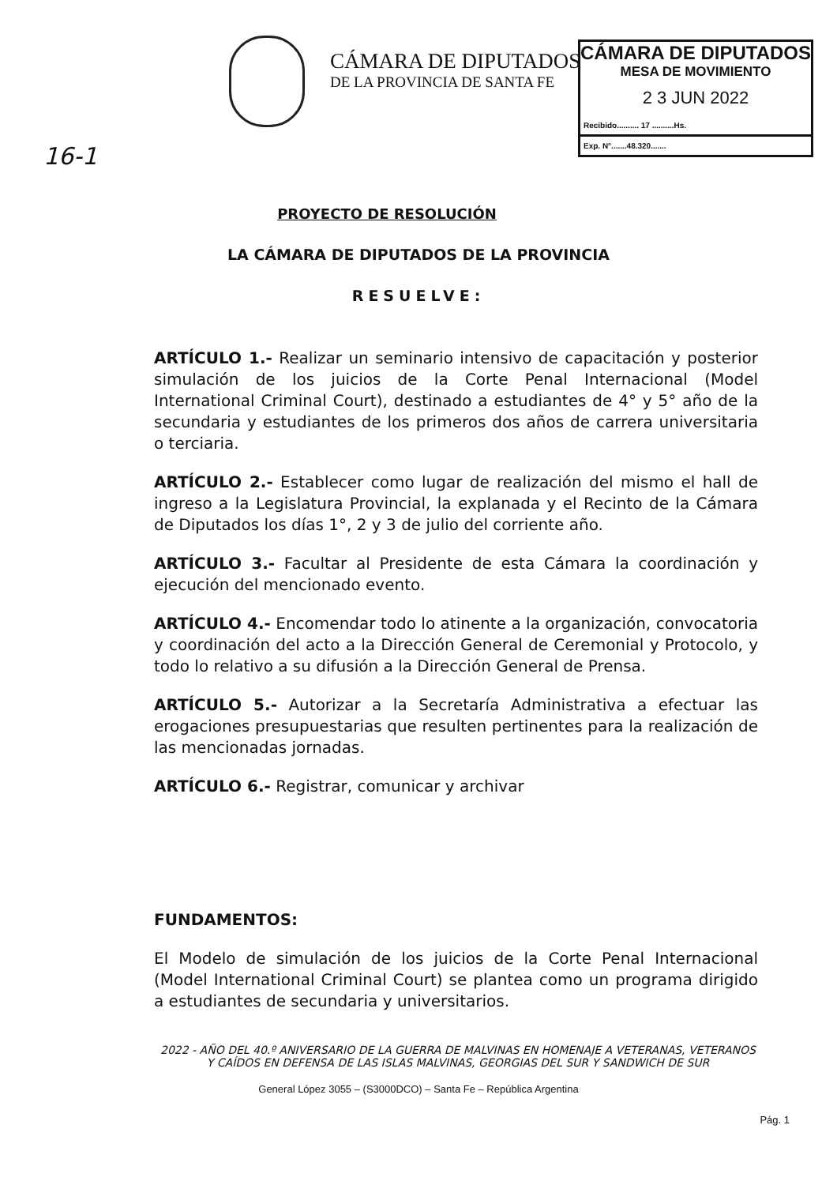CÁMARA DE DIPUTADOS
DE LA PROVINCIA DE SANTA FE
CÁMARA DE DIPUTADOS
MESA DE MOVIMIENTO
2 3 JUN 2022
Recibido.......... 17 ..........Hs.
Exp. N°.......48.320.......
16-1
PROYECTO DE RESOLUCIÓN
LA CÁMARA DE DIPUTADOS DE LA PROVINCIA
RESUELVE:
ARTÍCULO 1.- Realizar un seminario intensivo de capacitación y posterior simulación de los juicios de la Corte Penal Internacional (Model International Criminal Court), destinado a estudiantes de 4° y 5° año de la secundaria y estudiantes de los primeros dos años de carrera universitaria o terciaria.
ARTÍCULO 2.- Establecer como lugar de realización del mismo el hall de ingreso a la Legislatura Provincial, la explanada y el Recinto de la Cámara de Diputados los días 1°, 2 y 3 de julio del corriente año.
ARTÍCULO 3.- Facultar al Presidente de esta Cámara la coordinación y ejecución del mencionado evento.
ARTÍCULO 4.- Encomendar todo lo atinente a la organización, convocatoria y coordinación del acto a la Dirección General de Ceremonial y Protocolo, y todo lo relativo a su difusión a la Dirección General de Prensa.
ARTÍCULO 5.- Autorizar a la Secretaría Administrativa a efectuar las erogaciones presupuestarias que resulten pertinentes para la realización de las mencionadas jornadas.
ARTÍCULO 6.- Registrar, comunicar y archivar
FUNDAMENTOS:
El Modelo de simulación de los juicios de la Corte Penal Internacional (Model International Criminal Court) se plantea como un programa dirigido a estudiantes de secundaria y universitarios.
2022 - AÑO DEL 40.º ANIVERSARIO DE LA GUERRA DE MALVINAS EN HOMENAJE A VETERANAS, VETERANOS Y CAÍDOS EN DEFENSA DE LAS ISLAS MALVINAS, GEORGIAS DEL SUR Y SANDWICH DE SUR
Pág. 1
General López 3055 – (S3000DCO) – Santa Fe – República Argentina